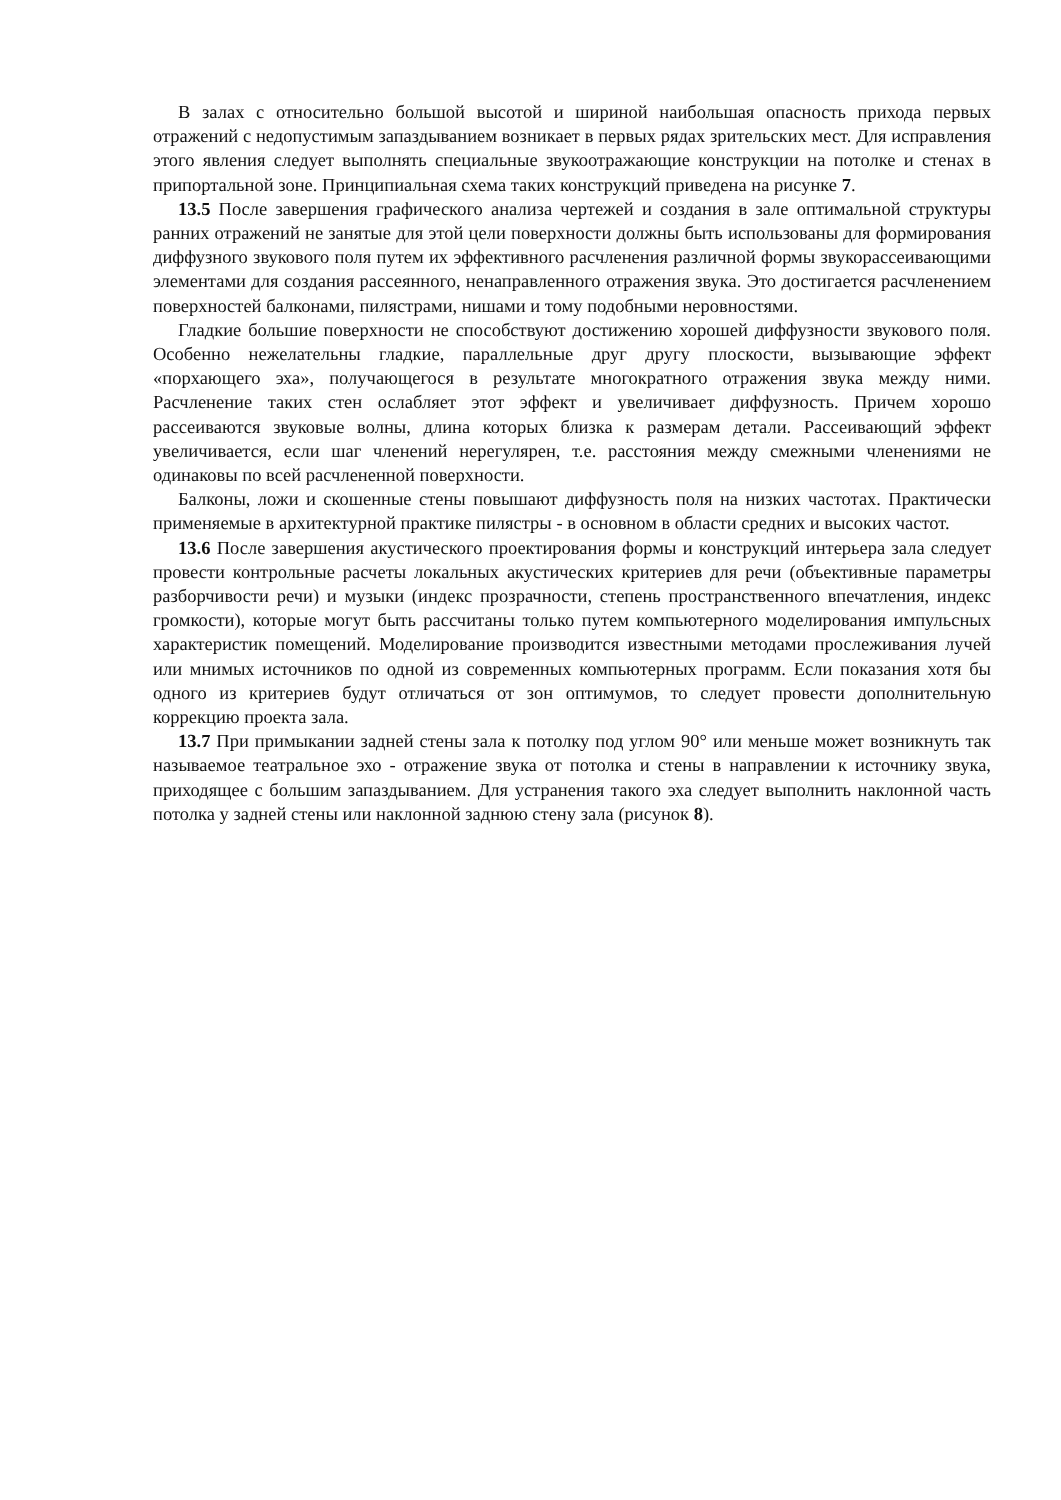В залах с относительно большой высотой и шириной наибольшая опасность прихода первых отражений с недопустимым запаздыванием возникает в первых рядах зрительских мест. Для исправления этого явления следует выполнять специальные звукоотражающие конструкции на потолке и стенах в припортальной зоне. Принципиальная схема таких конструкций приведена на рисунке 7.
13.5 После завершения графического анализа чертежей и создания в зале оптимальной структуры ранних отражений не занятые для этой цели поверхности должны быть использованы для формирования диффузного звукового поля путем их эффективного расчленения различной формы звукорассеивающими элементами для создания рассеянного, ненаправленного отражения звука. Это достигается расчленением поверхностей балконами, пилястрами, нишами и тому подобными неровностями.
Гладкие большие поверхности не способствуют достижению хорошей диффузности звукового поля. Особенно нежелательны гладкие, параллельные друг другу плоскости, вызывающие эффект «порхающего эха», получающегося в результате многократного отражения звука между ними. Расчленение таких стен ослабляет этот эффект и увеличивает диффузность. Причем хорошо рассеиваются звуковые волны, длина которых близка к размерам детали. Рассеивающий эффект увеличивается, если шаг членений нерегулярен, т.е. расстояния между смежными членениями не одинаковы по всей расчлененной поверхности.
Балконы, ложи и скошенные стены повышают диффузность поля на низких частотах. Практически применяемые в архитектурной практике пилястры - в основном в области средних и высоких частот.
13.6 После завершения акустического проектирования формы и конструкций интерьера зала следует провести контрольные расчеты локальных акустических критериев для речи (объективные параметры разборчивости речи) и музыки (индекс прозрачности, степень пространственного впечатления, индекс громкости), которые могут быть рассчитаны только путем компьютерного моделирования импульсных характеристик помещений. Моделирование производится известными методами прослеживания лучей или мнимых источников по одной из современных компьютерных программ. Если показания хотя бы одного из критериев будут отличаться от зон оптимумов, то следует провести дополнительную коррекцию проекта зала.
13.7 При примыкании задней стены зала к потолку под углом 90° или меньше может возникнуть так называемое театральное эхо - отражение звука от потолка и стены в направлении к источнику звука, приходящее с большим запаздыванием. Для устранения такого эха следует выполнить наклонной часть потолка у задней стены или наклонной заднюю стену зала (рисунок 8).